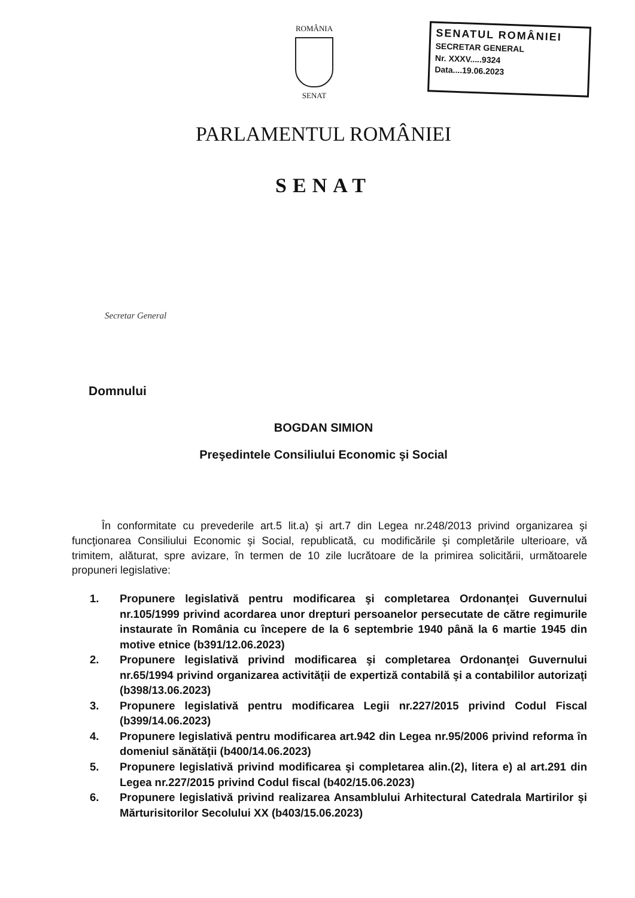ROMÂNIA
SENAT
SENATUL ROMÂNIEI
SECRETAR GENERAL
Nr. XXXV.....9324
Data....19.06.2023
PARLAMENTUL ROMÂNIEI
SENAT
Secretar General
Domnului
BOGDAN SIMION
Preşedintele Consiliului Economic şi Social
În conformitate cu prevederile art.5 lit.a) şi art.7 din Legea nr.248/2013 privind organizarea şi funcţionarea Consiliului Economic şi Social, republicată, cu modificările şi completările ulterioare, vă trimitem, alăturat, spre avizare, în termen de 10 zile lucrătoare de la primirea solicitării, următoarele propuneri legislative:
1. Propunere legislativă pentru modificarea şi completarea Ordonanţei Guvernului nr.105/1999 privind acordarea unor drepturi persoanelor persecutate de către regimurile instaurate în România cu începere de la 6 septembrie 1940 până la 6 martie 1945 din motive etnice (b391/12.06.2023)
2. Propunere legislativă privind modificarea şi completarea Ordonanţei Guvernului nr.65/1994 privind organizarea activităţii de expertiză contabilă şi a contabililor autorizaţi (b398/13.06.2023)
3. Propunere legislativă pentru modificarea Legii nr.227/2015 privind Codul Fiscal (b399/14.06.2023)
4. Propunere legislativă pentru modificarea art.942 din Legea nr.95/2006 privind reforma în domeniul sănătăţii (b400/14.06.2023)
5. Propunere legislativă privind modificarea şi completarea alin.(2), litera e) al art.291 din Legea nr.227/2015 privind Codul fiscal (b402/15.06.2023)
6. Propunere legislativă privind realizarea Ansamblului Arhitectural Catedrala Martirilor şi Mărturisitorilor Secolului XX (b403/15.06.2023)